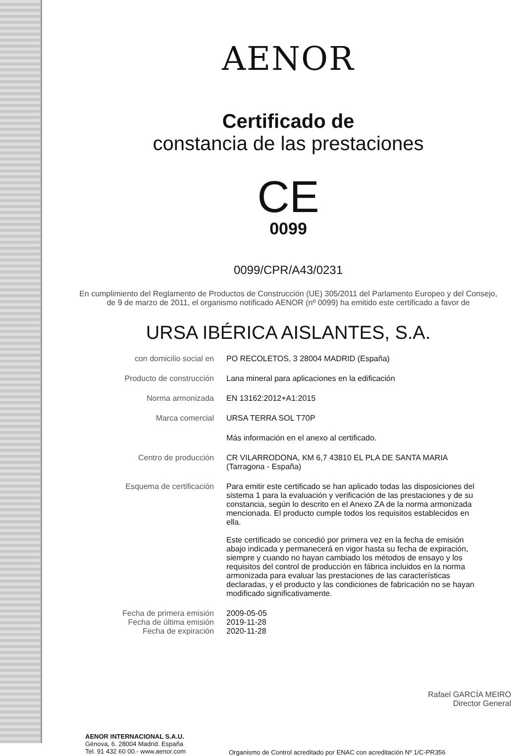AENOR
Certificado de
constancia de las prestaciones
CE
0099
0099/CPR/A43/0231
En cumplimiento del Reglamento de Productos de Construcción (UE) 305/2011 del Parlamento Europeo y del Consejo,
de 9 de marzo de 2011, el organismo notificado AENOR (nº 0099) ha emitido este certificado a favor de
URSA IBÉRICA AISLANTES, S.A.
con domicilio social en PO RECOLETOS, 3 28004 MADRID (España)
Producto de construcción Lana mineral para aplicaciones en la edificación
Norma armonizada EN 13162:2012+A1:2015
Marca comercial URSA TERRA SOL T70P
Más información en el anexo al certificado.
Centro de producción CR VILARRODONA, KM 6,7 43810 EL PLA DE SANTA MARIA
(Tarragona - España)
Esquema de certificación Para emitir este certificado se han aplicado todas las disposiciones del sistema 1 para la evaluación y verificación de las prestaciones y de su constancia, según lo descrito en el Anexo ZA de la norma armonizada mencionada. El producto cumple todos los requisitos establecidos en ella.
Este certificado se concedió por primera vez en la fecha de emisión abajo indicada y permanecerá en vigor hasta su fecha de expiración, siempre y cuando no hayan cambiado los métodos de ensayo y los requisitos del control de producción en fábrica incluidos en la norma armonizada para evaluar las prestaciones de las características declaradas, y el producto y las condiciones de fabricación no se hayan modificado significativamente.
Fecha de primera emisión
Fecha de última emisión
Fecha de expiración
2009-05-05
2019-11-28
2020-11-28
Rafael GARCÍA MEIRO
Director General
AENOR INTERNACIONAL S.A.U.
Génova, 6. 28004 Madrid. España
Tel. 91 432 60 00.- www.aenor.com
Organismo de Control acreditado por ENAC con acreditación Nº 1/C-PR356